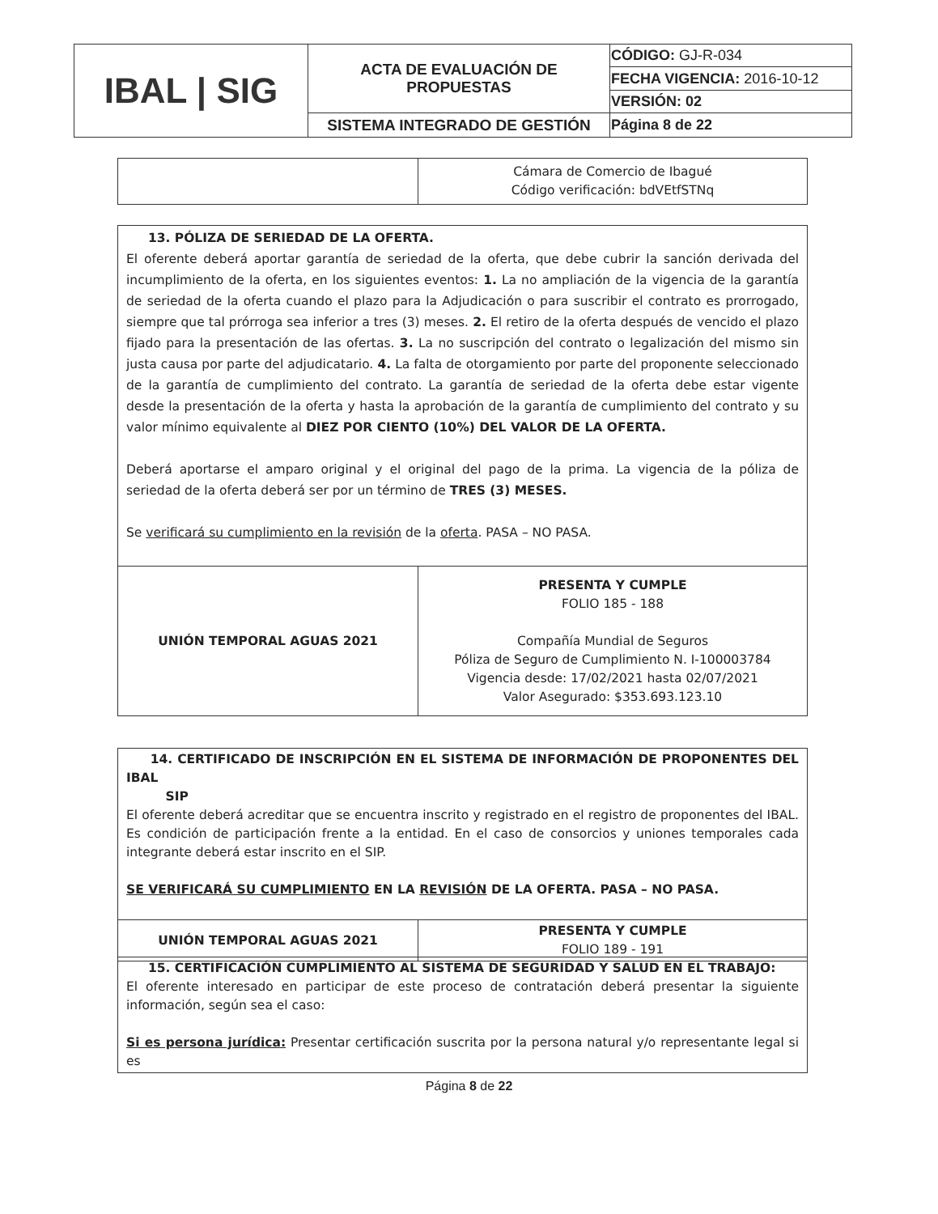| IBAL / SIG | ACTA DE EVALUACIÓN DE PROPUESTAS | CÓDIGO: GJ-R-034 |
| | | FECHA VIGENCIA: 2016-10-12 |
| | | VERSIÓN: 02 |
| | SISTEMA INTEGRADO DE GESTIÓN | Página 8 de 22 |
| | Cámara de Comercio de Ibagué Código verificación: bdVEtfSTNq |
| 13. PÓLIZA DE SERIEDAD DE LA OFERTA. El oferente deberá aportar garantía de seriedad de la oferta, que debe cubrir la sanción derivada del incumplimiento de la oferta, en los siguientes eventos: 1. La no ampliación de la vigencia de la garantía de seriedad de la oferta cuando el plazo para la Adjudicación o para suscribir el contrato es prorrogado, siempre que tal prórroga sea inferior a tres (3) meses. 2. El retiro de la oferta después de vencido el plazo fijado para la presentación de las ofertas. 3. La no suscripción del contrato o legalización del mismo sin justa causa por parte del adjudicatario. 4. La falta de otorgamiento por parte del proponente seleccionado de la garantía de cumplimiento del contrato. La garantía de seriedad de la oferta debe estar vigente desde la presentación de la oferta y hasta la aprobación de la garantía de cumplimiento del contrato y su valor mínimo equivalente al DIEZ POR CIENTO (10%) DEL VALOR DE LA OFERTA. Deberá aportarse el amparo original y el original del pago de la prima. La vigencia de la póliza de seriedad de la oferta deberá ser por un término de TRES (3) MESES. Se verificará su cumplimiento en la revisión de la oferta . PASA – NO PASA. | |
| UNIÓN TEMPORAL AGUAS 2021 | PRESENTA Y CUMPLE FOLIO 185 - 188 Compañía Mundial de Seguros Póliza de Seguro de Cumplimiento N. I-100003784 Vigencia desde: 17/02/2021 hasta 02/07/2021 Valor Asegurado: $353.693.123.10 |
| 14. CERTIFICADO DE INSCRIPCIÓN EN EL SISTEMA DE INFORMACIÓN DE PROPONENTES DEL IBAL SIP El oferente deberá acreditar que se encuentra inscrito y registrado en el registro de proponentes del IBAL. Es condición de participación frente a la entidad. En el caso de consorcios y uniones temporales cada integrante deberá estar inscrito en el SIP. SE VERIFICARÁ SU CUMPLIMIENTO EN LA REVISIÓN DE LA OFERTA. PASA – NO PASA. | |
| UNIÓN TEMPORAL AGUAS 2021 | PRESENTA Y CUMPLE FOLIO 189 - 191 |
| 15. CERTIFICACIÓN CUMPLIMIENTO AL SISTEMA DE SEGURIDAD Y SALUD EN EL TRABAJO: El oferente interesado en participar de este proceso de contratación deberá presentar la siguiente información, según sea el caso: Si es persona jurídica: Presentar certificación suscrita por la persona natural y/o representante legal si es |
Página 8 de 22